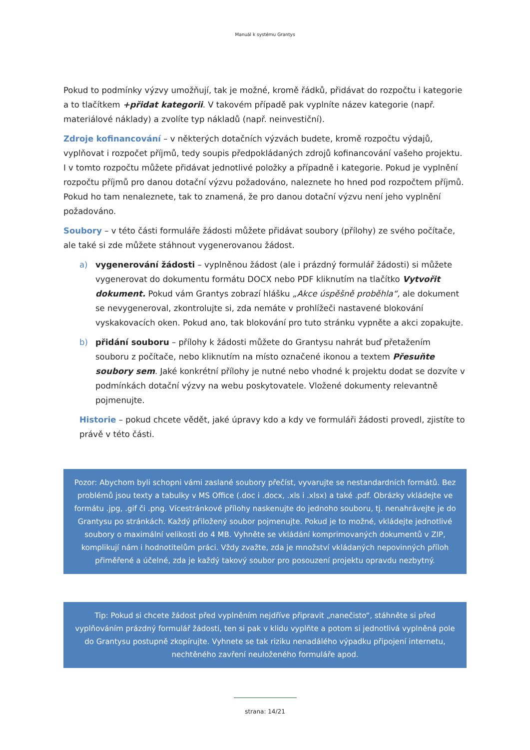Manuál k systému Grantys
Pokud to podmínky výzvy umožňují, tak je možné, kromě řádků, přidávat do rozpočtu i kategorie a to tlačítkem +přidat kategorii. V takovém případě pak vyplníte název kategorie (např. materiálové náklady) a zvolíte typ nákladů (např. neinvestiční).
Zdroje kofinancování – v některých dotačních výzvách budete, kromě rozpočtu výdajů, vyplňovat i rozpočet příjmů, tedy soupis předpokládaných zdrojů kofinancování vašeho projektu. I v tomto rozpočtu můžete přidávat jednotlivé položky a případně i kategorie. Pokud je vyplnění rozpočtu příjmů pro danou dotační výzvu požadováno, naleznete ho hned pod rozpočtem příjmů. Pokud ho tam nenaleznete, tak to znamená, že pro danou dotační výzvu není jeho vyplnění požadováno.
Soubory – v této části formuláře žádosti můžete přidávat soubory (přílohy) ze svého počítače, ale také si zde můžete stáhnout vygenerovanou žádost.
a) vygenerování žádosti – vyplněnou žádost (ale i prázdný formulář žádosti) si můžete vygenerovat do dokumentu formátu DOCX nebo PDF kliknutím na tlačítko Vytvořit dokument. Pokud vám Grantys zobrazí hlášku „Akce úspěšně proběhla“, ale dokument se nevygeneroval, zkontrolujte si, zda nemáte v prohlížeči nastavené blokování vyskakovacích oken. Pokud ano, tak blokování pro tuto stránku vypněte a akci zopakujte.
b) přidání souboru – přílohy k žádosti můžete do Grantysu nahrát buď přetažením souboru z počítače, nebo kliknutím na místo označené ikonou a textem Přesuňte soubory sem. Jaké konkrétní přílohy je nutné nebo vhodné k projektu dodat se dozvíte v podmínkách dotační výzvy na webu poskytovatele. Vložené dokumenty relevantně pojmenujte.
Historie – pokud chcete vědět, jaké úpravy kdo a kdy ve formuláři žádosti provedl, zjistíte to právě v této části.
Pozor: Abychom byli schopni vámi zaslané soubory přečíst, vyvarujte se nestandardních formátů. Bez problémů jsou texty a tabulky v MS Office (.doc i .docx, .xls i .xlsx) a také .pdf. Obrázky vkládejte ve formátu .jpg, .gif či .png. Vícestránkové přílohy naskenujte do jednoho souboru, tj. nenahrávejte je do Grantysu po stránkách. Každý přiložený soubor pojmenujte. Pokud je to možné, vkládejte jednotlivé soubory o maximální velikosti do 4 MB. Vyhněte se vkládání komprimovaných dokumentů v ZIP, komplikují nám i hodnotitelům práci. Vždy zvažte, zda je množství vkládaných nepovinných příloh přiměřené a účelné, zda je každý takový soubor pro posouzení projektu opravdu nezbytný.
Tip: Pokud si chcete žádost před vyplněním nejdříve připravit „nanečisto“, stáhněte si před vyplňováním prázdný formulář žádosti, ten si pak v klidu vyplňte a potom si jednotlivá vyplněná pole do Grantysu postupně zkopírujte. Vyhnete se tak riziku nenadálého výpadku připojení internetu, nechtěného zavření neuloženého formuláře apod.
strana: 14/21